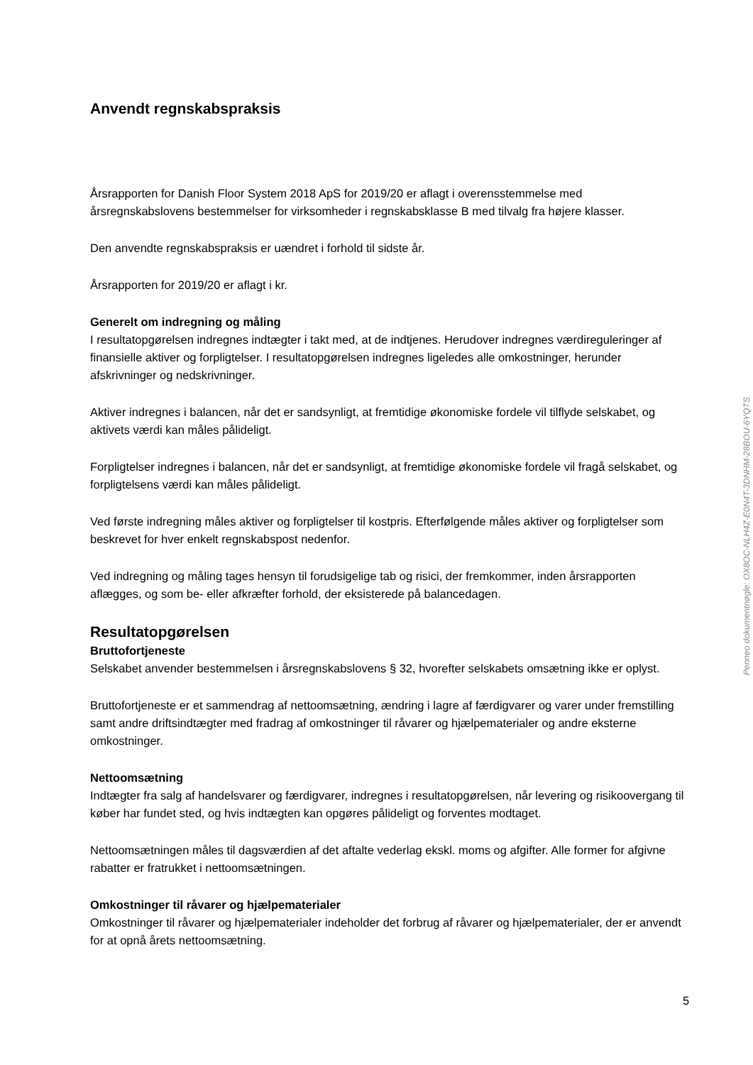Anvendt regnskabspraksis
Årsrapporten for Danish Floor System 2018 ApS for 2019/20 er aflagt i overensstemmelse med årsregnskabslovens bestemmelser for virksomheder i regnskabsklasse B med tilvalg fra højere klasser.
Den anvendte regnskabspraksis er uændret i forhold til sidste år.
Årsrapporten for 2019/20 er aflagt i kr.
Generelt om indregning og måling
I resultatopgørelsen indregnes indtægter i takt med, at de indtjenes. Herudover indregnes værdireguleringer af finansielle aktiver og forpligtelser. I resultatopgørelsen indregnes ligeledes alle omkostninger, herunder afskrivninger og nedskrivninger.
Aktiver indregnes i balancen, når det er sandsynligt, at fremtidige økonomiske fordele vil tilflyde selskabet, og aktivets værdi kan måles pålideligt.
Forpligtelser indregnes i balancen, når det er sandsynligt, at fremtidige økonomiske fordele vil fragå selskabet, og forpligtelsens værdi kan måles pålideligt.
Ved første indregning måles aktiver og forpligtelser til kostpris. Efterfølgende måles aktiver og forpligtelser som beskrevet for hver enkelt regnskabspost nedenfor.
Ved indregning og måling tages hensyn til forudsigelige tab og risici, der fremkommer, inden årsrapporten aflægges, og som be- eller afkræfter forhold, der eksisterede på balancedagen.
Resultatopgørelsen
Bruttofortjeneste
Selskabet anvender bestemmelsen i årsregnskabslovens § 32, hvorefter selskabets omsætning ikke er oplyst.
Bruttofortjeneste er et sammendrag af nettoomsætning, ændring i lagre af færdigvarer og varer under fremstilling samt andre driftsindtægter med fradrag af omkostninger til råvarer og hjælpematerialer og andre eksterne omkostninger.
Nettoomsætning
Indtægter fra salg af handelsvarer og færdigvarer, indregnes i resultatopgørelsen, når levering og risikoovergang til køber har fundet sted, og hvis indtægten kan opgøres pålideligt og forventes modtaget.
Nettoomsætningen måles til dagsværdien af det aftalte vederlag ekskl. moms og afgifter. Alle former for afgivne rabatter er fratrukket i nettoomsætningen.
Omkostninger til råvarer og hjælpematerialer
Omkostninger til råvarer og hjælpematerialer indeholder det forbrug af råvarer og hjælpematerialer, der er anvendt for at opnå årets nettoomsætning.
Penneo dokumentnøgle: OX8OC-NLH4Z-E0N4T-3DNHM-28BOU-6YQTS
5